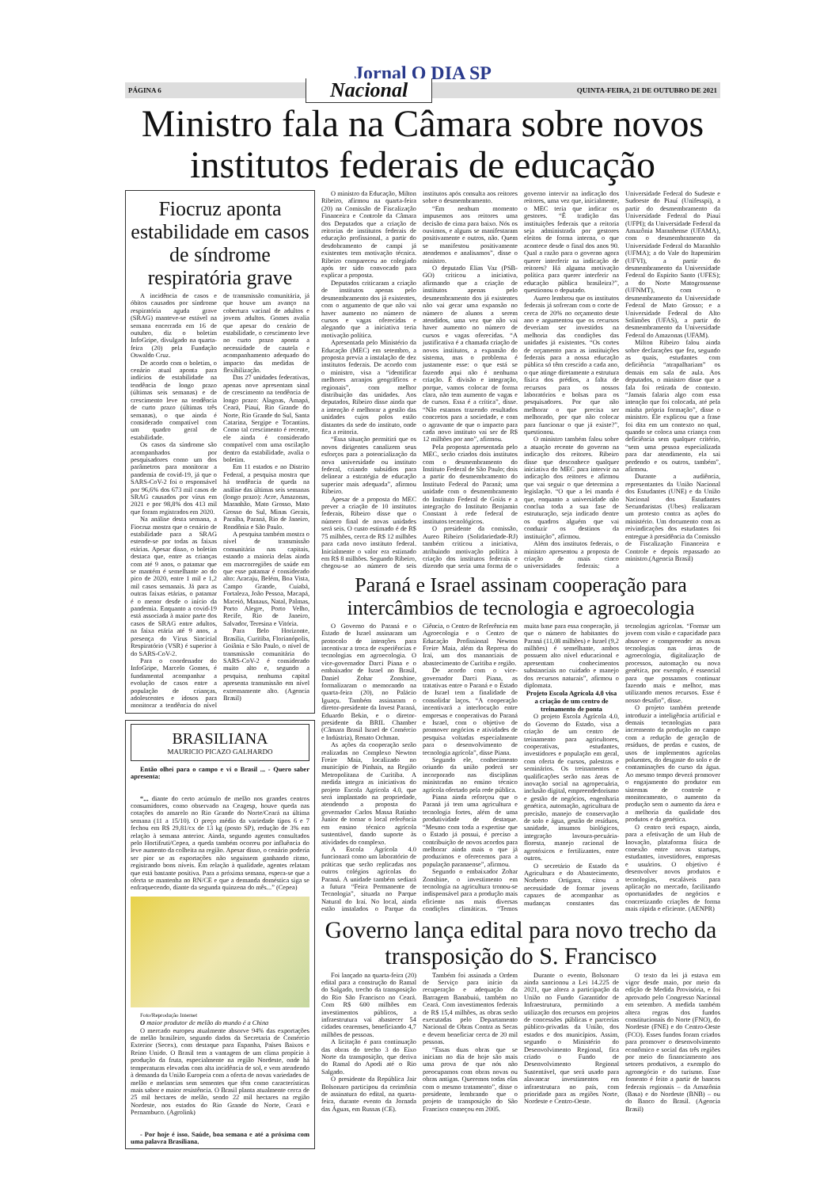Jornal O DIA SP
PÁGINA 6 Nacional QUINTA-FEIRA, 21 DE OUTUBRO DE 2021
Ministro fala na Câmara sobre novos institutos federais de educação
Fiocruz aponta estabilidade em casos de síndrome respiratória grave
A incidência de casos e óbitos causados por síndrome respiratória aguda grave (SRAG) manteve-se estável na semana encerrada em 16 de outubro, diz o boletim InfoGripe, divulgado na quarta-feira (20) pela Fundação Oswaldo Cruz.
De acordo com o boletim, o cenário atual aponta para indícios de estabilidade na tendência de longo prazo (últimas seis semanas) e de crescimento leve na tendência de curto prazo (últimas três semanas), o que ainda é considerado compatível com um quadro geral de estabilidade.
Os casos da síndrome são acompanhados por pesquisadores como um dos parâmetros para monitorar a pandemia de covid-19, já que o SARS-CoV-2 foi o responsável por 96,6% dos 673 mil casos de SRAG causados por vírus em 2021 e por 98,8% dos 413 mil que foram registrados em 2020.
Na análise desta semana, a Fiocruz mostra que o cenário de estabilidade para a SRAG estende-se por todas as faixas etárias. Apesar disso, o boletim destaca que, entre as crianças com até 9 anos, o patamar que se mantém é semelhante ao do pico de 2020, entre 1 mil e 1,2 mil casos semanais. Já para as outras faixas etárias, o patamar é o menor desde o início da pandemia. Enquanto a covid-19 está associada à maior parte dos casos de SRAG entre adultos, na faixa etária até 9 anos, a presença do Vírus Sincicial Respiratório (VSR) é superior à do SARS-CoV-2.
Para o coordenador do InfoGripe, Marcelo Gomes, é fundamental acompanhar a evolução de casos entre a população de crianças, adolescentes e idosos para monitorar a tendência do nível de transmissão comunitária, já que houve um avanço na cobertura vacinal de adultos e jovens adultos. Gomes avalia que apesar do cenário de estabilidade, o crescimento leve no curto prazo aponta a necessidade de cautela e acompanhamento adequado do impacto das medidas de flexibilização.
Das 27 unidades federativas, apenas nove apresentam sinal de crescimento na tendência de longo prazo: Alagoas, Amapá, Ceará, Piauí, Rio Grande do Norte, Rio Grande do Sul, Santa Catarina, Sergipe e Tocantins. Como tal crescimento é recente, ele ainda é considerado compatível com uma oscilação dentro da estabilidade, avalia o boletim.
Em 11 estados e no Distrito Federal, a pesquisa mostra que há tendência de queda na análise das últimas seis semanas (longo prazo): Acre, Amazonas, Maranhão, Mato Grosso, Mato Grosso do Sul, Minas Gerais, Paraíba, Paraná, Rio de Janeiro, Rondônia e São Paulo.
A pesquisa também mostra o nível de transmissão comunitária nas capitais, estando a maioria delas ainda em macrorregiões de saúde em que esse patamar é considerado alto: Aracaju, Belém, Boa Vista, Campo Grande, Cuiabá, Fortaleza, João Pessoa, Macapá, Maceió, Manaus, Natal, Palmas, Porto Alegre, Porto Velho, Recife, Rio de Janeiro, Salvador, Teresina e Vitória.
Para Belo Horizonte, Brasília, Curitiba, Florianópolis, Goiânia e São Paulo, o nível de transmissão comunitária do SARS-CoV-2 é considerado muito alto e, segundo a pesquisa, nenhuma capital apresenta transmissão em nível extremamente alto. (Agencia Brasil)
BRASILIANA
MAURICIO PICAZO GALHARDO
Então olhei para o campo e vi o Brasil ... - Quero saber apresenta:
“... diante do certo acúmulo de melão nos grandes centros consumidores, como observado na Ceagesp, houve queda nas cotações do amarelo no Rio Grande do Norte/Ceará na última semana (11 a 15/10). O preço médio da variedade tipos 6 e 7 fechou em R$ 29,81/cx de 13 kg (posto SP), redução de 3% em relação à semana anterior. Ainda, segundo agentes consultados pelo Hortifruti/Cepea, a queda também ocorreu por influência do leve aumento da colheita na região. Apesar disso, o cenário poderia ser pior se as exportações não seguissem ganhando ritmo, registrando bons níveis. Em relação à qualidade, agentes relatam que está bastante positiva. Para a próxima semana, espera-se que a oferta se mantenha no RN/CE e que a demanda doméstica siga se enfraquecendo, diante da segunda quinzena do mês...” (Cepea)
Foto/Reprodução Internet
O maior produtor de melão do mundo é a China
O mercado europeu atualmente absorve 94% das exportações de melão brasileiro, segundo dados da Secretaria de Comércio Exterior (Secex), com destaque para Espanha, Países Baixos e Reino Unido. O Brasil tem a vantagem de um clima propício à produção da fruta, especialmente na região Nordeste, onde há temperaturas elevadas com alta incidência de sol, e vem atendendo à demanda da União Europeia com a oferta de novas variedades de melão e melancias sem sementes que têm como características mais sabor e maior resistência. O Brasil planta atualmente cerca de 25 mil hectares de melão, sendo 22 mil hectares na região Nordeste, nos estados do Rio Grande do Norte, Ceará e Pernambuco. (Agrolink)
- Por hoje é isso. Saúde, boa semana e até a próxima com uma palavra Brasiliana.
O ministro da Educação, Milton Ribeiro, afirmou na quarta-feira (20) na Comissão de Fiscalização Financeira e Controle da Câmara dos Deputados que a criação de reitorias de institutos federais de educação profissional, a partir do desdobramento de campi já existentes tem motivação técnica. Ribeiro compareceu ao colegiado após ter sido convocado para explicar a proposta.
Deputados criticaram a criação de institutos apenas pelo desmembramento dos já existentes, com o argumento de que não vai haver aumento no número de cursos e vagas oferecidas e alegando que a iniciativa teria motivação política.
Apresentada pelo Ministério da Educação (MEC) em setembro, a proposta previa a instalação de dez institutos federais. De acordo com o ministro, visa a “identificar melhores arranjos geográficos e regionais”, com melhor distribuição das unidades. Aos deputados, Ribeiro disse ainda que a intenção é melhorar a gestão das unidades cujos polos estão distantes da sede do instituto, onde fica a reitoria.
“Essa situação permitirá que os novos dirigentes canalizem seus esforços para a potencialização da nova universidade ou instituto federal, criando subsídios para delinear a estratégia de educação superior mais adequada”, afirmou Ribeiro.
Apesar de a proposta do MEC prever a criação de 10 institutos federais, Ribeiro disse que o número final de novas unidades será seis. O custo estimado é de R$ 75 milhões, cerca de R$ 12 milhões para cada novo instituto federal. Inicialmente o valor era estimado em R$ 8 milhões. Segundo Ribeiro, chegou-se ao número de seis institutos após consulta aos reitores sobre o desmembramento.
“Em nenhum momento impusemos aos reitores uma decisão de cima para baixo. Nós os ouvimos, e alguns se manifestaram positivamente e outros, não. Quem se manifestou positivamente atendemos e analisamos”, disse o ministro.
O deputado Elias Vaz (PSB-GO) criticou a iniciativa, afirmando que a criação de institutos apenas pelo desmembramento dos já existentes não vai gerar uma expansão no número de alunos a serem atendidos, uma vez que não vai haver aumento no número de cursos e vagas oferecidas. “A justificativa é a chamada criação de novos institutos, a expansão do sistema, mas o problema é justamente esse: o que está se fazendo aqui não é nenhuma criação. É divisão e integração, porque, vamos colocar de forma clara, não tem aumento de vagas e de cursos. Essa é a crítica”, disse. “Não estamos trazendo resultados concretos para a sociedade, e com o agravante de que o impacto para cada novo instituto vai ser de R$ 12 milhões por ano”, afirmou.
Pela proposta apresentada pelo MEC, serão criados dois institutos com o desmembramento do Instituto Federal de São Paulo; dois a partir do desmembramento do Instituto Federal do Paraná; uma unidade com o desmembramento do Instituto Federal de Goiás e a integração do Instituto Benjamin Constant à rede federal de institutos tecnológicos.
O presidente da comissão, Aureo Ribeiro (Solidariedade-RJ) também criticou a iniciativa, atribuindo motivação política à criação dos institutos federais e dizendo que seria uma forma de o governo intervir na indicação dos reitores, uma vez que, inicialmente, o MEC teria que indicar os gestores. “É tradição das instituições federais que a reitoria seja administrada por gestores eleitos de forma interna, o que acontece desde o final dos anos 90. Qual a razão para o governo agora querer interferir na indicação de reitores? Há alguma motivação política para querer interferir na educação pública brasileira?”, questionou o deputado.
Aureo lembrou que os institutos federais já sofreram com o corte de cerca de 20% no orçamento deste ano e argumentou que os recursos deveriam ser investidos na melhoria das condições das unidades já existentes. “Os cortes de orçamento para as instituições federais para a nossa educação pública só têm crescido a cada ano, o que atinge diretamente a estrutura física dos prédios, a falta de recursos para os nossos laboratórios e bolsas para os pesquisadores. Por que não melhorar o que precisa ser melhorado, por que não colocar para funcionar o que já existe?”, questionou.
O ministro também falou sobre a atuação recente do governo na indicação dos reitores. Ribeiro disse que desconhece qualquer iniciativa do MEC para intervir na indicação dos reitores e afirmou que vai seguir o que determina a legislação. “O que a lei manda é que, enquanto a universidade não conclua toda a sua fase de estruturação, seja indicado dentre os quadros alguém que vai conduzir os destinos da instituição”, afirmou.
Além dos institutos federais, o ministro apresentou a proposta de criação de mais cinco universidades federais: a Universidade Federal do Sudeste e Sudoeste do Piauí (Unifesspi), a partir do desmembramento da Universidade Federal do Piauí (UFPI); da Universidade Federal da Amazônia Maranhense (UFAMA), com o desmembramento da Universidade Federal do Maranhão (UFMA); a do Vale do Itapemirim (UFVI), a partir do desmembramento da Universidade Federal do Espírito Santo (UFES); a do Norte Matogrossense (UFNMT), com o desmembramento da Universidade Federal de Mato Grosso; e a Universidade Federal do Alto Solimões (UFAS), a partir do desmembramento da Universidade Federal do Amazonas (UFAM).
Milton Ribeiro falou ainda sobre declarações que fez, segundo as quais, estudantes com deficiência “atrapalhariam” os demais em sala de aula. Aos deputados, o ministro disse que a fala foi retirada de contexto. “Jamais falaria algo com essa intenção que foi colocada, até pela minha própria formação”, disse o ministro. Ele explicou que a frase foi dita em um contexto no qual, quando se coloca uma criança com deficiência sem qualquer critério, “sem uma pessoa especializada para dar atendimento, ela sai perdendo e os outros, também”, afirmou.
Durante a audiência, representantes da União Nacional dos Estudantes (UNE) e da União Nacional dos Estudantes Secundaristas (Ubes) realizaram um protesto contra as ações do ministério. Um documento com as reivindicações dos estudantes foi entregue à presidência da Comissão de Fiscalização Financeira e Controle e depois repassado ao ministro.(Agencia Brasil)
Paraná e Israel assinam cooperação para intercâmbios de tecnologia e agroecologia
O Governo do Paraná e o Estado de Israel assinaram um protocolo de intenções para incentivar a troca de experiências e tecnologias em agroecologia. O vice-governador Darci Piana e o embaixador de Israel no Brasil, Daniel Zohar Zonshine, formalizaram o memorando na quarta-feira (20), no Palácio Iguaçu. Também assinaram o diretor-presidente da Invest Paraná, Eduardo Bekin, e o diretor-presidente da BRIL Chamber (Câmara Brasil Israel de Comércio e Indústria), Renato Ochman.
As ações da cooperação serão realizadas no Complexo Newton Freire Maia, localizado no município de Pinhais, na Região Metropolitana de Curitiba. A medida integra as iniciativas do projeto Escola Agrícola 4.0, que será implantado na propriedade, atendendo a proposta do governador Carlos Massa Ratinho Junior de tornar o local referência em ensino técnico agrícola sustentável, dando suporte às atividades do complexo.
A Escola Agrícola 4.0 funcionará como um laboratório de práticas que serão replicadas nos outros colégios agrícolas do Paraná. A unidade também sediará a futura “Feira Permanente de Tecnologia”, situada no Parque Natural do Iraí. No local, ainda estão instalados o Parque da Ciência, o Centro de Referência em Agroecologia e o Centro de Educação Profissional Newton Freire Maia, além da Represa do Iraí, um dos mananciais de abastecimento de Curitiba e região.
De acordo com o vice-governador Darci Piana, as tratativas entre o Paraná e o Estado de Israel tem a finalidade de consolidar laços. “A cooperação incentivará a interlocução entre empresas e cooperativas do Paraná e Israel, com o objetivo de promover negócios e atividades de pesquisa voltadas especialmente para o desenvolvimento de tecnologia agrícola”, disse Piana.
Segundo ele, conhecimento oriundo da união poderá ser incorporado nas disciplinas ministradas no ensino técnico agrícola ofertado pela rede pública.
Piana ainda reforçou que o Paraná já tem uma agricultura e tecnologia fortes, além de uma produtividade de destaque. “Mesmo com toda a expertise que o Estado já possui, é preciso a contribuição de novos acordos para melhorar ainda mais o que já produzimos e oferecemos para a população paranaense”, afirmou.
Segundo o embaixador Zohar Zonshine, o investimento em tecnologia na agricultura tronou-se indispensável para a produção mais eficiente nas mais diversas condições climáticas. “Temos muita base para essa cooperação, já que o número de habitantes do Paraná (11,08 milhões) e Israel (9,2 milhões) é semelhante, ambos possuem alto nível educacional e apresentam conhecimentos substanciais no cuidado e manejo dos recursos naturais”, afirmou o diplomata.
Projeto Escola Agrícola 4.0 visa a criação de um centro de treinamento de ponta
O projeto Escola Agrícola 4.0, do Governo do Estado, visa a criação de um centro de treinamento para agricultores, cooperativas, estudantes, investidores e população em geral, com oferta de cursos, palestras e seminários. Os treinamentos e qualificações serão nas áreas de inovação social na agropecuária, inclusão digital, empreendedorismo e gestão de negócios, engenharia genética, automação, agricultura de precisão, manejo de conservação de solo e água, gestão de resíduos, sanidade, insumos biológicos, integração lavoura-pecuária-floresta, manejo racional de agrotóxicos e fertilizantes, entre outros.
O secretário de Estado da Agricultura e do Abastecimento, Norberto Ortigara, citou a necessidade de formar jovens capazes de acompanhar as mudanças constantes das tecnologias agrícolas. “Formar um jovem com visão e capacidade para absorver e compreender as novas tecnologias nas áreas de agroecologia, digitalização de processos, automação ou nova genética, por exemplo, é essencial para que possamos continuar fazendo mais e melhor, mas utilizando menos recursos. Esse é nosso desafio”, disse.
O projeto também pretende introduzir a inteligência artificial e demais tecnologias para incremento da produção no campo com a redução de geração de resíduos, de perdas e custos, de usos de implementos agrícolas poluentes, do desgaste do solo e de contaminações do curso da água. Ao mesmo tempo deverá promover o engajamento do produtor em sistemas de controle e monitoramento, o aumento da produção sem o aumento da área e a melhoria da qualidade dos produtos e da genética.
O centro terá espaço, ainda, para a efetivação de um Hub de Inovação, plataforma física de conexão entre novas startups, estudantes, investidores, empresas e usuários. O objetivo é desenvolver novos produtos e tecnologias, escaláveis para aplicação no mercado, facilitando oportunidades de negócios e concretizando criações de forma mais rápida e eficiente. (AENPR)
Governo lança edital para novo trecho da transposição do S. Francisco
Foi lançado na quarta-feira (20) edital para a construção do Ramal do Salgado, trecho da transposição do Rio São Francisco no Ceará. Com R$ 600 milhões em investimentos públicos, a infraestrutura vai abastecer 54 cidades cearenses, beneficiando 4,7 milhões de pessoas.
A licitação é para continuação das obras do trecho 3 do Eixo Norte da transposição, que deriva do Ramal do Apodi até o Rio Salgado.
O presidente da República Jair Bolsonaro participou da cerimônia de assinatura do edital, na quarta-feira, durante evento da Jornada das Águas, em Russas (CE).
Também foi assinada a Ordem de Serviço para início da recuperação e adequação da Barragem Banabuiú, também no Ceará. Com investimentos federais de R$ 15,4 milhões, as obras serão executadas pelo Departamento Nacional de Obras Contra as Secas e devem beneficiar cerca de 20 mil pessoas.
“Essas duas obras que se iniciam no dia de hoje são mais uma prova de que nós não preocupamos com obras novas ou obras antigas. Queremos todas elas com o mesmo tratamento”, disse o presidente, lembrando que o projeto de transposição do São Francisco começou em 2005.
Durante o evento, Bolsonaro ainda sancionou a Lei 14.225 de 2021, que altera a participação da União no Fundo Garantidor de Infraestrutura, permitindo a utilização dos recursos em projetos de concessões públicas e parcerias público-privadas da União, dos estados e dos municípios. Assim, segundo o Ministério do Desenvolvimento Regional, fica criado o Fundo de Desenvolvimento Regional Sustentável, que será usado para alavancar investimentos em infraestrutura no país, com prioridade para as regiões Norte, Nordeste e Centro-Oeste.
O texto da lei já estava em vigor desde maio, por meio da edição de Medida Provisória, e foi aprovado pelo Congresso Nacional em setembro. A medida também altera regras dos fundos constitucionais do Norte (FNO), do Nordeste (FNE) e do Centro-Oeste (FCO). Esses fundos foram criados para promover o desenvolvimento econômico e social das três regiões por meio do financiamento aos setores produtivos, a exemplo do agronegócio e do turismo. Esse fomento é feito a partir de bancos federais regionais – da Amazônia (Basa) e do Nordeste (BNB) – ou do Banco do Brasil. (Agencia Brasil)